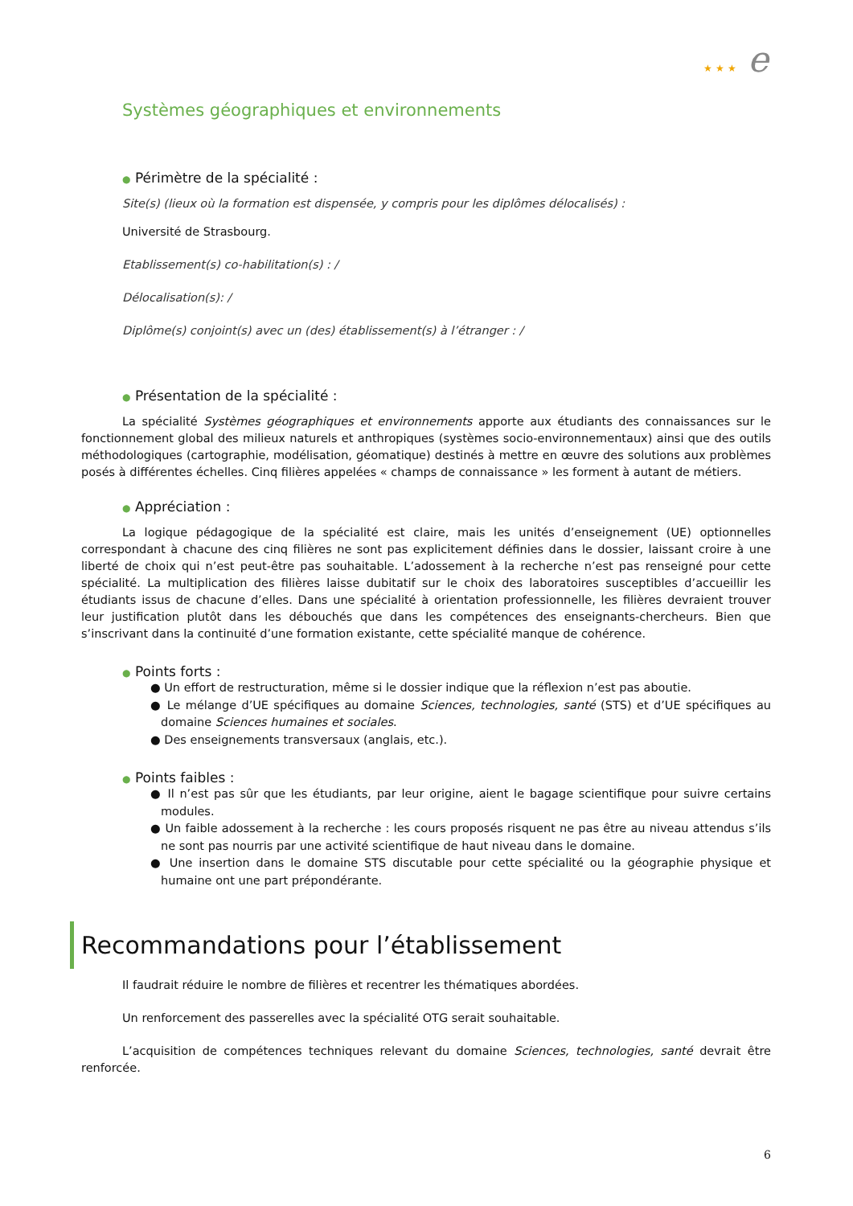★ ★ ★ e
Systèmes géographiques et environnements
● Périmètre de la spécialité :
Site(s) (lieux où la formation est dispensée, y compris pour les diplômes délocalisés) :
Université de Strasbourg.
Etablissement(s) co-habilitation(s) : /
Délocalisation(s): /
Diplôme(s) conjoint(s) avec un (des) établissement(s) à l’étranger : /
● Présentation de la spécialité :
La spécialité Systèmes géographiques et environnements apporte aux étudiants des connaissances sur le fonctionnement global des milieux naturels et anthropiques (systèmes socio-environnementaux) ainsi que des outils méthodologiques (cartographie, modélisation, géomatique) destinés à mettre en œuvre des solutions aux problèmes posés à différentes échelles. Cinq filières appelées « champs de connaissance » les forment à autant de métiers.
● Appréciation :
La logique pédagogique de la spécialité est claire, mais les unités d’enseignement (UE) optionnelles correspondant à chacune des cinq filières ne sont pas explicitement définies dans le dossier, laissant croire à une liberté de choix qui n’est peut-être pas souhaitable. L’adossement à la recherche n’est pas renseigné pour cette spécialité. La multiplication des filières laisse dubitatif sur le choix des laboratoires susceptibles d’accueillir les étudiants issus de chacune d’elles. Dans une spécialité à orientation professionnelle, les filières devraient trouver leur justification plutôt dans les débouchés que dans les compétences des enseignants-chercheurs. Bien que s’inscrivant dans la continuité d’une formation existante, cette spécialité manque de cohérence.
● Points forts :
● Un effort de restructuration, même si le dossier indique que la réflexion n’est pas aboutie.
● Le mélange d’UE spécifiques au domaine Sciences, technologies, santé (STS) et d’UE spécifiques au domaine Sciences humaines et sociales.
● Des enseignements transversaux (anglais, etc.).
● Points faibles :
● Il n’est pas sûr que les étudiants, par leur origine, aient le bagage scientifique pour suivre certains modules.
● Un faible adossement à la recherche : les cours proposés risquent ne pas être au niveau attendus s’ils ne sont pas nourris par une activité scientifique de haut niveau dans le domaine.
● Une insertion dans le domaine STS discutable pour cette spécialité ou la géographie physique et humaine ont une part prépondérante.
Recommandations pour l’établissement
Il faudrait réduire le nombre de filières et recentrer les thématiques abordées.
Un renforcement des passerelles avec la spécialité OTG serait souhaitable.
L’acquisition de compétences techniques relevant du domaine Sciences, technologies, santé devrait être renforcée.
6